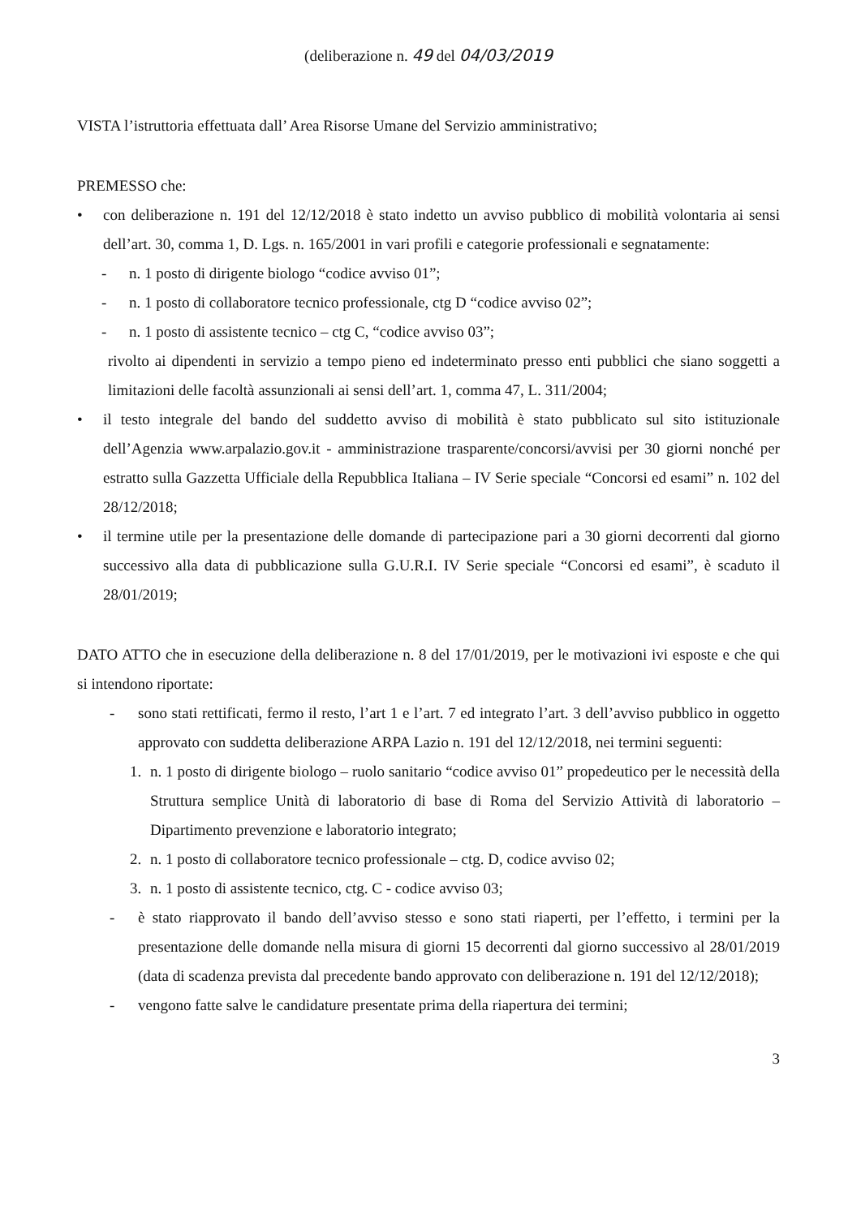(deliberazione n. 49 del 04/03/2019
VISTA l’istruttoria effettuata dall’ Area Risorse Umane del Servizio amministrativo;
PREMESSO che:
• con deliberazione n. 191 del 12/12/2018 è stato indetto un avviso pubblico di mobilità volontaria ai sensi dell’art. 30, comma 1, D. Lgs. n. 165/2001 in vari profili e categorie professionali e segnatamente:
- n. 1 posto di dirigente biologo “codice avviso 01”;
- n. 1 posto di collaboratore tecnico professionale, ctg D “codice avviso 02”;
- n. 1 posto di assistente tecnico – ctg C, “codice avviso 03”;
rivolto ai dipendenti in servizio a tempo pieno ed indeterminato presso enti pubblici che siano soggetti a limitazioni delle facoltà assunzionali ai sensi dell’art. 1, comma 47, L. 311/2004;
• il testo integrale del bando del suddetto avviso di mobilità è stato pubblicato sul sito istituzionale dell’Agenzia www.arpalazio.gov.it - amministrazione trasparente/concorsi/avvisi per 30 giorni nonché per estratto sulla Gazzetta Ufficiale della Repubblica Italiana – IV Serie speciale “Concorsi ed esami” n. 102 del 28/12/2018;
• il termine utile per la presentazione delle domande di partecipazione pari a 30 giorni decorrenti dal giorno successivo alla data di pubblicazione sulla G.U.R.I. IV Serie speciale “Concorsi ed esami”, è scaduto il 28/01/2019;
DATO ATTO che in esecuzione della deliberazione n. 8 del 17/01/2019, per le motivazioni ivi esposte e che qui si intendono riportate:
- sono stati rettificati, fermo il resto, l’art 1 e l’art. 7 ed integrato l’art. 3 dell’avviso pubblico in oggetto approvato con suddetta deliberazione ARPA Lazio n. 191 del 12/12/2018, nei termini seguenti:
1. n. 1 posto di dirigente biologo – ruolo sanitario “codice avviso 01” propedeutico per le necessità della Struttura semplice Unità di laboratorio di base di Roma del Servizio Attività di laboratorio – Dipartimento prevenzione e laboratorio integrato;
2. n. 1 posto di collaboratore tecnico professionale – ctg. D, codice avviso 02;
3. n. 1 posto di assistente tecnico, ctg. C - codice avviso 03;
- è stato riapprovato il bando dell’avviso stesso e sono stati riaperti, per l’effetto, i termini per la presentazione delle domande nella misura di giorni 15 decorrenti dal giorno successivo al 28/01/2019 (data di scadenza prevista dal precedente bando approvato con deliberazione n. 191 del 12/12/2018);
- vengono fatte salve le candidature presentate prima della riapertura dei termini;
3